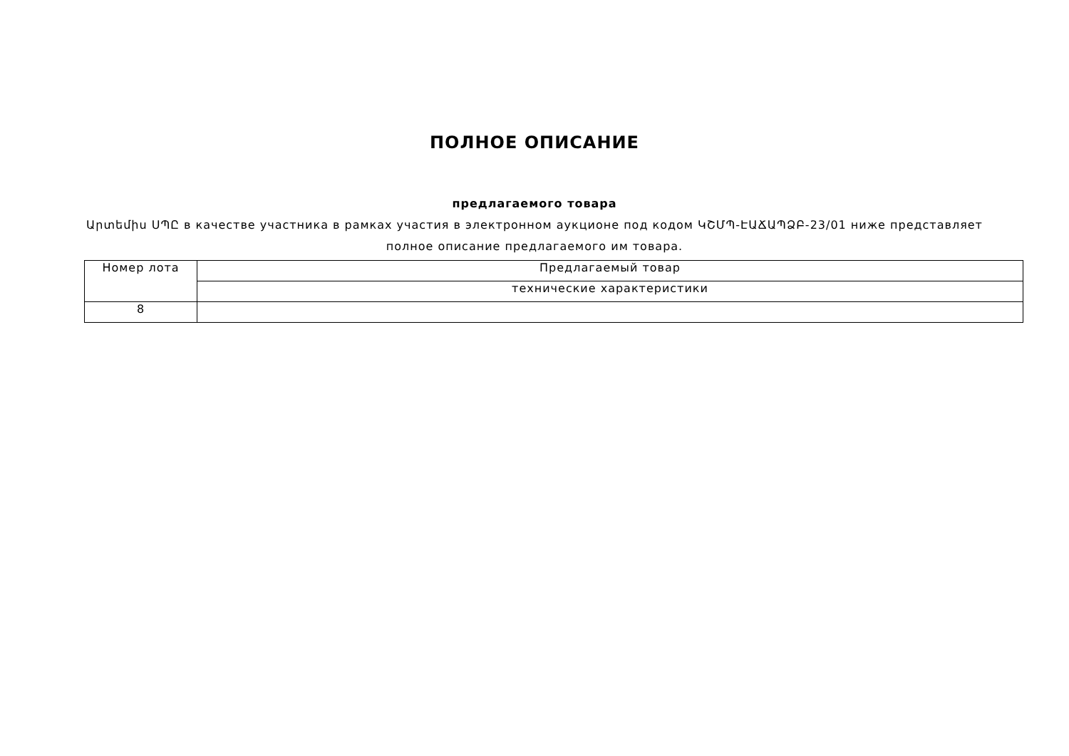ПОЛНОЕ ОПИСАНИЕ
предлагаемого товара
Արտեմիս ՍՊԸ в качестве участника в рамках участия в электронном аукционе под кодом ԿՇՄՊ-ԷԱՃԱՊՁԲ-23/01 ниже представляет полное описание предлагаемого им товара.
| Номер лота | Предлагаемый товар |
| | технические характеристики |
| 8 | |